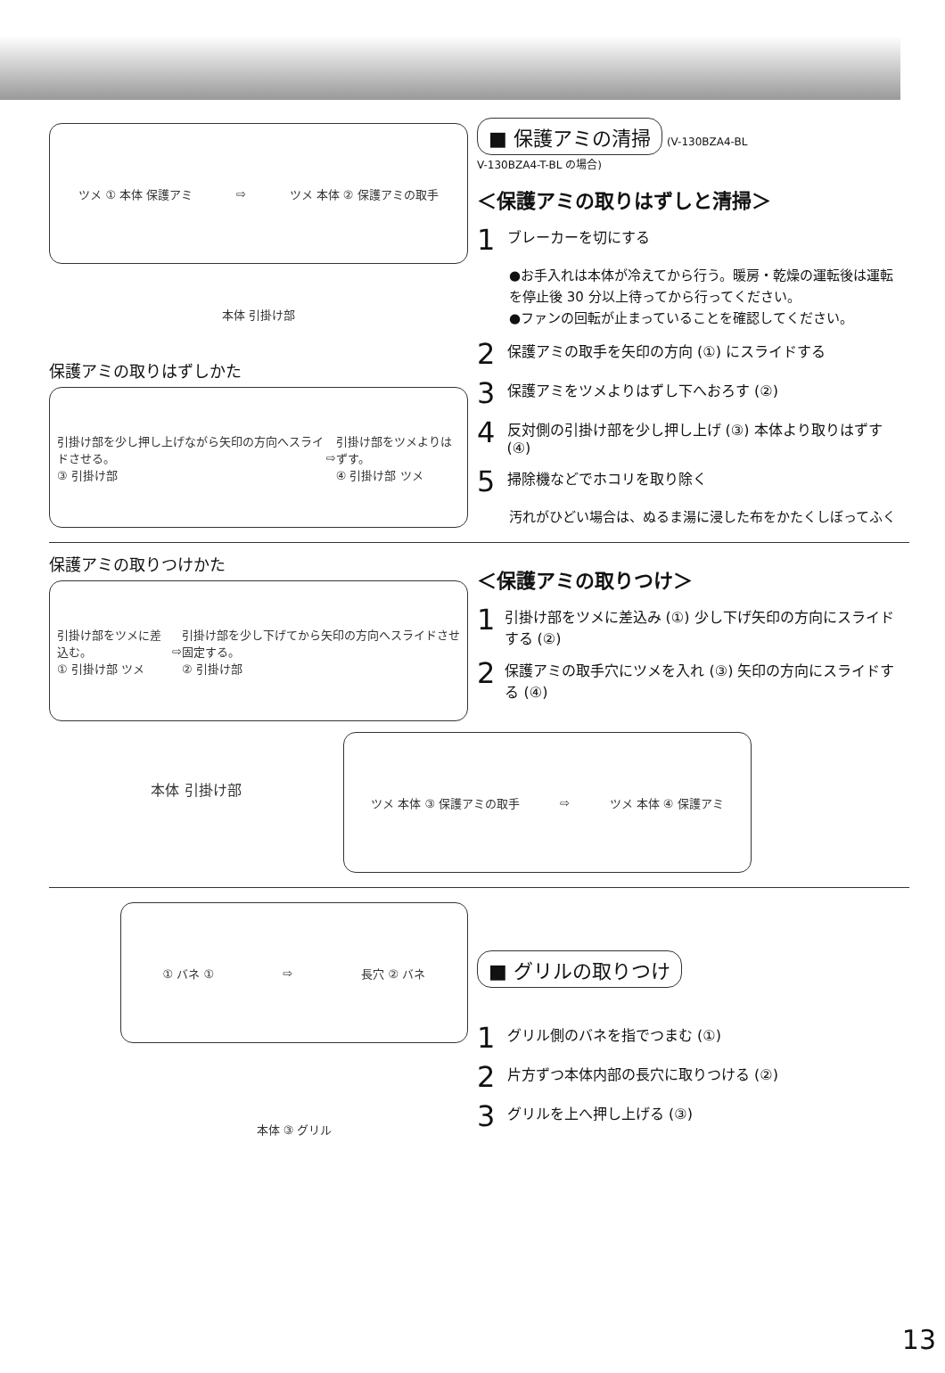ツメ ① 本体 保護アミ ⇨ ツメ 本体 ② 保護アミの取手
本体 引掛け部
保護アミの取りはずしかた
引掛け部を少し押し上げながら矢印の方向へスライドさせる。
③ 引掛け部 ⇨ 引掛け部をツメよりはずす。
④ 引掛け部 ツメ
■ 保護アミの清掃 (V-130BZA4-BL
V-130BZA4-T-BL の場合)
＜保護アミの取りはずしと清掃＞
1 ブレーカーを切にする
●お手入れは本体が冷えてから行う。暖房・乾燥の運転後は運転を停止後 30 分以上待ってから行ってください。
●ファンの回転が止まっていることを確認してください。
2 保護アミの取手を矢印の方向 (①) にスライドする
3 保護アミをツメよりはずし下へおろす (②)
4 反対側の引掛け部を少し押し上げ (③) 本体より取りはずす (④)
5 掃除機などでホコリを取り除く
汚れがひどい場合は、ぬるま湯に浸した布をかたくしぼってふく
保護アミの取りつけかた
引掛け部をツメに差込む。
① 引掛け部 ツメ ⇨ 引掛け部を少し下げてから矢印の方向へスライドさせ固定する。
② 引掛け部
＜保護アミの取りつけ＞
1 引掛け部をツメに差込み (①) 少し下げ矢印の方向にスライドする (②)
2 保護アミの取手穴にツメを入れ (③) 矢印の方向にスライドする (④)
本体 引掛け部
ツメ 本体 ③ 保護アミの取手 ⇨ ツメ 本体 ④ 保護アミ
① バネ ① ⇨ 長穴 ② バネ
本体 ③ グリル
■ グリルの取りつけ
1 グリル側のバネを指でつまむ (①)
2 片方ずつ本体内部の長穴に取りつける (②)
3 グリルを上へ押し上げる (③)
13